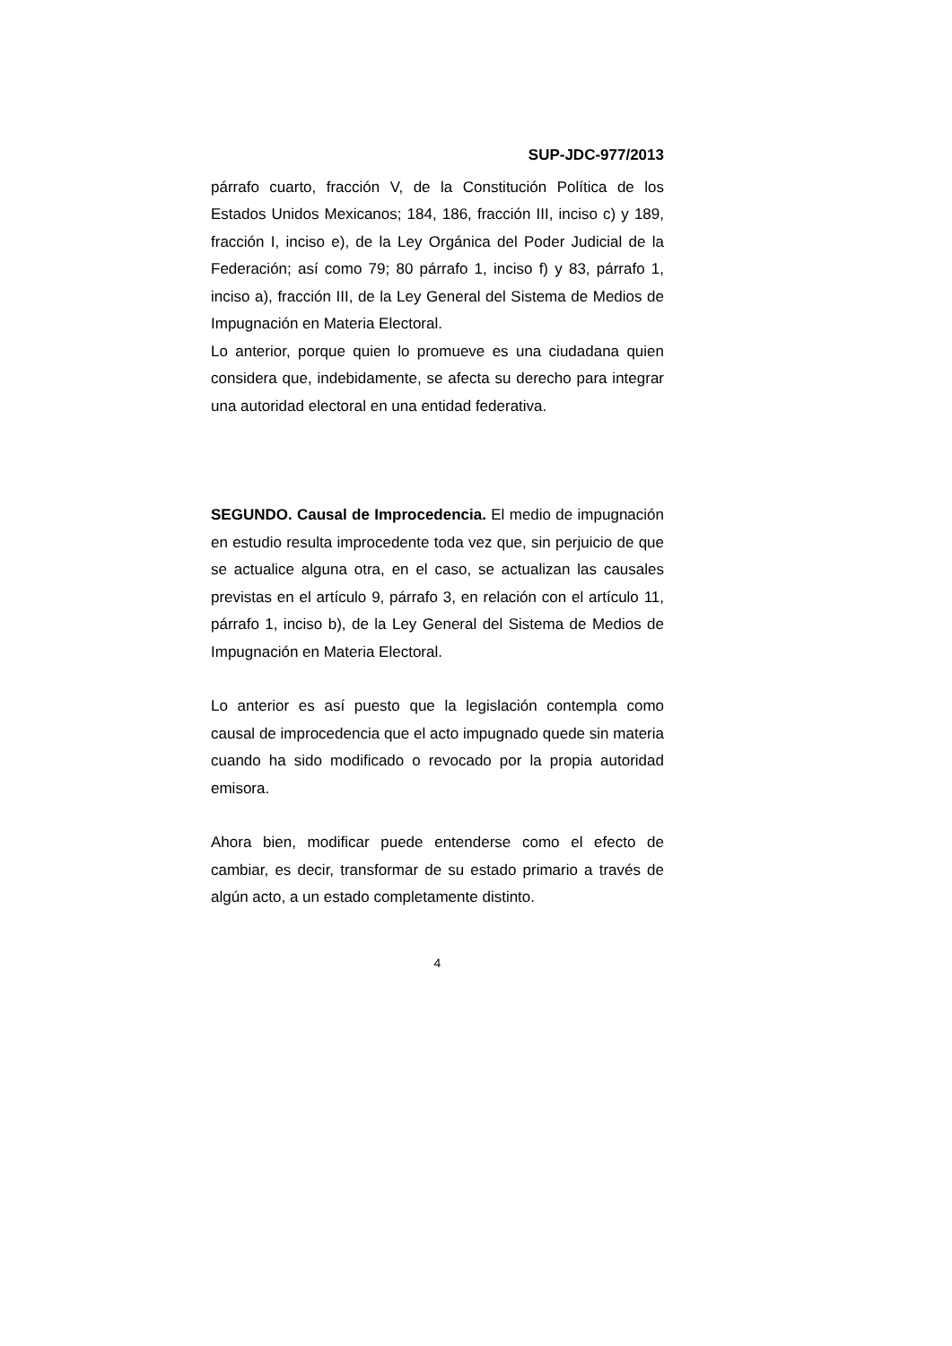SUP-JDC-977/2013
párrafo cuarto, fracción V, de la Constitución Política de los Estados Unidos Mexicanos; 184, 186, fracción III, inciso c) y 189, fracción I, inciso e), de la Ley Orgánica del Poder Judicial de la Federación; así como 79; 80 párrafo 1, inciso f) y 83, párrafo 1, inciso a), fracción III, de la Ley General del Sistema de Medios de Impugnación en Materia Electoral.
Lo anterior, porque quien lo promueve es una ciudadana quien considera que, indebidamente, se afecta su derecho para integrar una autoridad electoral en una entidad federativa.
SEGUNDO. Causal de Improcedencia. El medio de impugnación en estudio resulta improcedente toda vez que, sin perjuicio de que se actualice alguna otra, en el caso, se actualizan las causales previstas en el artículo 9, párrafo 3, en relación con el artículo 11, párrafo 1, inciso b), de la Ley General del Sistema de Medios de Impugnación en Materia Electoral.
Lo anterior es así puesto que la legislación contempla como causal de improcedencia que el acto impugnado quede sin materia cuando ha sido modificado o revocado por la propia autoridad emisora.
Ahora bien, modificar puede entenderse como el efecto de cambiar, es decir, transformar de su estado primario a través de algún acto, a un estado completamente distinto.
4